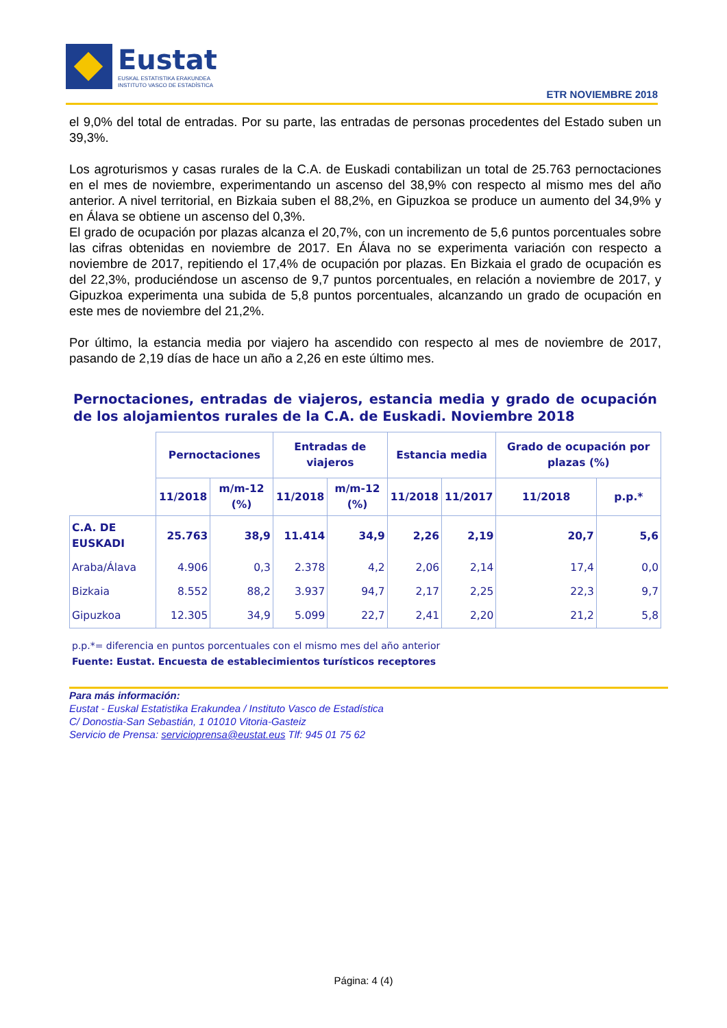Eustat
EUSKAL ESTATISTIKA ERAKUNDEA
INSTITUTO VASCO DE ESTADÍSTICA
ETR NOVIEMBRE 2018
el 9,0% del total de entradas. Por su parte, las entradas de personas procedentes del Estado suben un 39,3%.
Los agroturismos y casas rurales de la C.A. de Euskadi contabilizan un total de 25.763 pernoctaciones en el mes de noviembre, experimentando un ascenso del 38,9% con respecto al mismo mes del año anterior. A nivel territorial, en Bizkaia suben el 88,2%, en Gipuzkoa se produce un aumento del 34,9% y en Álava se obtiene un ascenso del 0,3%.
El grado de ocupación por plazas alcanza el 20,7%, con un incremento de 5,6 puntos porcentuales sobre las cifras obtenidas en noviembre de 2017. En Álava no se experimenta variación con respecto a noviembre de 2017, repitiendo el 17,4% de ocupación por plazas. En Bizkaia el grado de ocupación es del 22,3%, produciéndose un ascenso de 9,7 puntos porcentuales, en relación a noviembre de 2017, y Gipuzkoa experimenta una subida de 5,8 puntos porcentuales, alcanzando un grado de ocupación en este mes de noviembre del 21,2%.
Por último, la estancia media por viajero ha ascendido con respecto al mes de noviembre de 2017, pasando de 2,19 días de hace un año a 2,26 en este último mes.
Pernoctaciones, entradas de viajeros, estancia media y grado de ocupación de los alojamientos rurales de la C.A. de Euskadi. Noviembre 2018
| | Pernoctaciones | | Entradas de viajeros | | Estancia media | | Grado de ocupación por plazas (%) | |
| --- | --- | --- | --- | --- | --- | --- | --- | --- |
| | 11/2018 | m/m-12 (%) | 11/2018 | m/m-12 (%) | 11/2018 | 11/2017 | 11/2018 | p.p.* |
| C.A. DE EUSKADI | 25.763 | 38,9 | 11.414 | 34,9 | 2,26 | 2,19 | 20,7 | 5,6 |
| Araba/Álava | 4.906 | 0,3 | 2.378 | 4,2 | 2,06 | 2,14 | 17,4 | 0,0 |
| Bizkaia | 8.552 | 88,2 | 3.937 | 94,7 | 2,17 | 2,25 | 22,3 | 9,7 |
| Gipuzkoa | 12.305 | 34,9 | 5.099 | 22,7 | 2,41 | 2,20 | 21,2 | 5,8 |
p.p.*= diferencia en puntos porcentuales con el mismo mes del año anterior
Fuente: Eustat. Encuesta de establecimientos turísticos receptores
Para más información:
Eustat - Euskal Estatistika Erakundea / Instituto Vasco de Estadística
C/ Donostia-San Sebastián, 1 01010 Vitoria-Gasteiz
Servicio de Prensa: servicioprensa@eustat.eus Tlf: 945 01 75 62
Página: 4 (4)